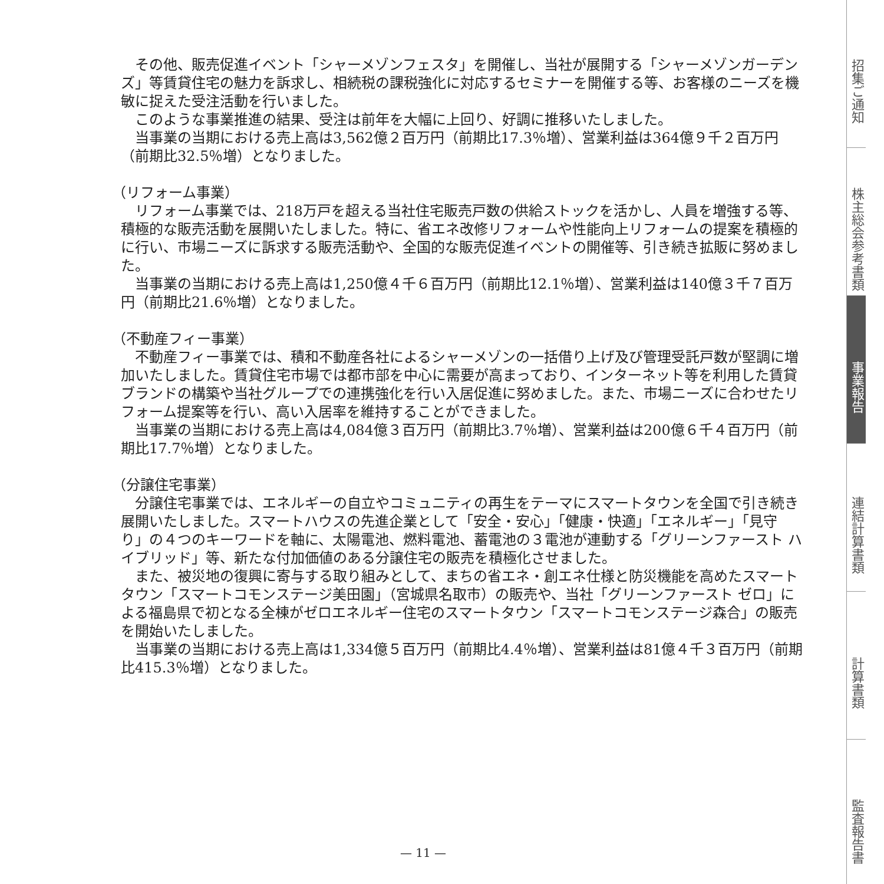その他、販売促進イベント「シャーメゾンフェスタ」を開催し、当社が展開する「シャーメゾンガーデンズ」等賃貸住宅の魅力を訴求し、相続税の課税強化に対応するセミナーを開催する等、お客様のニーズを機敏に捉えた受注活動を行いました。
このような事業推進の結果、受注は前年を大幅に上回り、好調に推移いたしました。
当事業の当期における売上高は3,562億２百万円（前期比17.3％増）、営業利益は364億９千２百万円（前期比32.5％増）となりました。
（リフォーム事業）
リフォーム事業では、218万戸を超える当社住宅販売戸数の供給ストックを活かし、人員を増強する等、積極的な販売活動を展開いたしました。特に、省エネ改修リフォームや性能向上リフォームの提案を積極的に行い、市場ニーズに訴求する販売活動や、全国的な販売促進イベントの開催等、引き続き拡販に努めました。
当事業の当期における売上高は1,250億４千６百万円（前期比12.1％増）、営業利益は140億３千７百万円（前期比21.6％増）となりました。
（不動産フィー事業）
不動産フィー事業では、積和不動産各社によるシャーメゾンの一括借り上げ及び管理受託戸数が堅調に増加いたしました。賃貸住宅市場では都市部を中心に需要が高まっており、インターネット等を利用した賃貸ブランドの構築や当社グループでの連携強化を行い入居促進に努めました。また、市場ニーズに合わせたリフォーム提案等を行い、高い入居率を維持することができました。
当事業の当期における売上高は4,084億３百万円（前期比3.7％増）、営業利益は200億６千４百万円（前期比17.7％増）となりました。
（分譲住宅事業）
分譲住宅事業では、エネルギーの自立やコミュニティの再生をテーマにスマートタウンを全国で引き続き展開いたしました。スマートハウスの先進企業として「安全・安心」「健康・快適」「エネルギー」「見守り」の４つのキーワードを軸に、太陽電池、燃料電池、蓄電池の３電池が連動する「グリーンファースト ハイブリッド」等、新たな付加価値のある分譲住宅の販売を積極化させました。
また、被災地の復興に寄与する取り組みとして、まちの省エネ・創エネ仕様と防災機能を高めたスマートタウン「スマートコモンステージ美田園」（宮城県名取市）の販売や、当社「グリーンファースト ゼロ」による福島県で初となる全棟がゼロエネルギー住宅のスマートタウン「スマートコモンステージ森合」の販売を開始いたしました。
当事業の当期における売上高は1,334億５百万円（前期比4.4％増）、営業利益は81億４千３百万円（前期比415.3％増）となりました。
— 11 —
招集ご通知
株主総会参考書類
事業報告
連結計算書類
計算書類
監査報告書